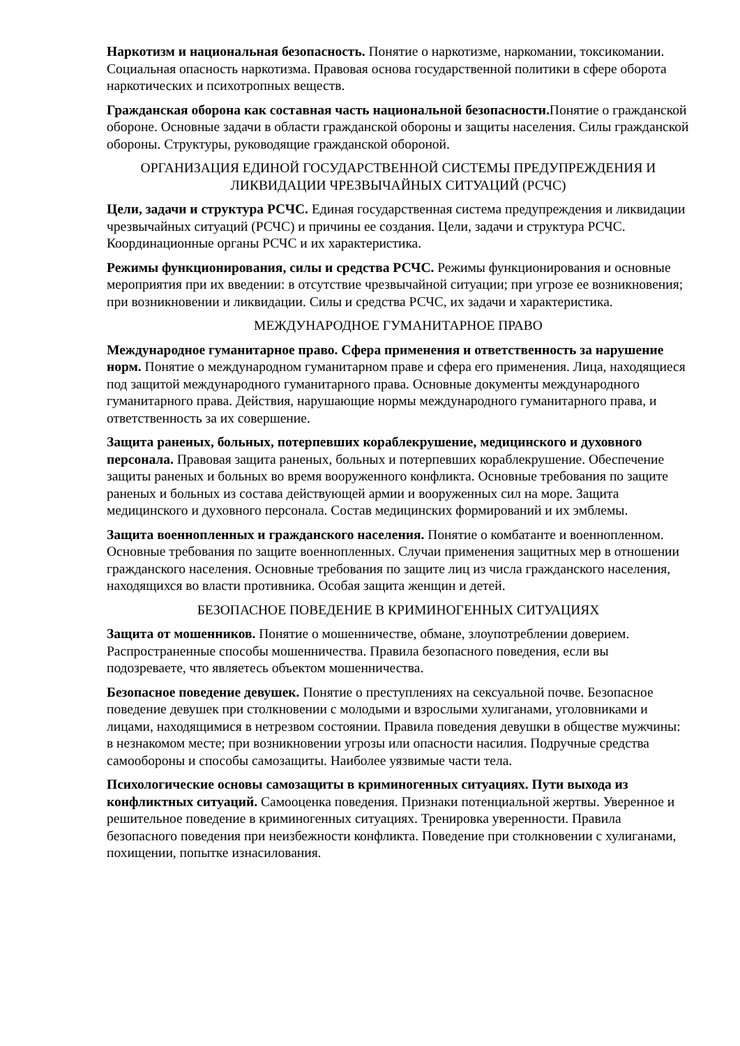Наркотизм и национальная безопасность. Понятие о наркотизме, наркомании, токсикомании. Социальная опасность наркотизма. Правовая основа государственной политики в сфере оборота наркотических и психотропных веществ.
Гражданская оборона как составная часть национальной безопасности. Понятие о гражданской обороне. Основные задачи в области гражданской обороны и защиты населения. Силы гражданской обороны. Структуры, руководящие гражданской обороной.
ОРГАНИЗАЦИЯ ЕДИНОЙ ГОСУДАРСТВЕННОЙ СИСТЕМЫ ПРЕДУПРЕЖДЕНИЯ И ЛИКВИДАЦИИ ЧРЕЗВЫЧАЙНЫХ СИТУАЦИЙ (РСЧС)
Цели, задачи и структура РСЧС. Единая государственная система предупреждения и ликвидации чрезвычайных ситуаций (РСЧС) и причины ее создания. Цели, задачи и структура РСЧС. Координационные органы РСЧС и их характеристика.
Режимы функционирования, силы и средства РСЧС. Режимы функционирования и основные мероприятия при их введении: в отсутствие чрезвычайной ситуации; при угрозе ее возникновения; при возникновении и ликвидации. Силы и средства РСЧС, их задачи и характеристика.
МЕЖДУНАРОДНОЕ ГУМАНИТАРНОЕ ПРАВО
Международное гуманитарное право. Сфера применения и ответственность за нарушение норм. Понятие о международном гуманитарном праве и сфера его применения. Лица, находящиеся под защитой международного гуманитарного права. Основные документы международного гуманитарного права. Действия, нарушающие нормы международного гуманитарного права, и ответственность за их совершение.
Защита раненых, больных, потерпевших кораблекрушение, медицинского и духовного персонала. Правовая защита раненых, больных и потерпевших кораблекрушение. Обеспечение защиты раненых и больных во время вооруженного конфликта. Основные требования по защите раненых и больных из состава действующей армии и вооруженных сил на море. Защита медицинского и духовного персонала. Состав медицинских формирований и их эмблемы.
Защита военнопленных и гражданского населения. Понятие о комбатанте и военнопленном. Основные требования по защите военнопленных. Случаи применения защитных мер в отношении гражданского населения. Основные требования по защите лиц из числа гражданского населения, находящихся во власти противника. Особая защита женщин и детей.
БЕЗОПАСНОЕ ПОВЕДЕНИЕ В КРИМИНОГЕННЫХ СИТУАЦИЯХ
Защита от мошенников. Понятие о мошенничестве, обмане, злоупотреблении доверием. Распространенные способы мошенничества. Правила безопасного поведения, если вы подозреваете, что являетесь объектом мошенничества.
Безопасное поведение девушек. Понятие о преступлениях на сексуальной почве. Безопасное поведение девушек при столкновении с молодыми и взрослыми хулиганами, уголовниками и лицами, находящимися в нетрезвом состоянии. Правила поведения девушки в обществе мужчины: в незнакомом месте; при возникновении угрозы или опасности насилия. Подручные средства самообороны и способы самозащиты. Наиболее уязвимые части тела.
Психологические основы самозащиты в криминогенных ситуациях. Пути выхода из конфликтных ситуаций. Самооценка поведения. Признаки потенциальной жертвы. Уверенное и решительное поведение в криминогенных ситуациях. Тренировка уверенности. Правила безопасного поведения при неизбежности конфликта. Поведение при столкновении с хулиганами, похищении, попытке изнасилования.